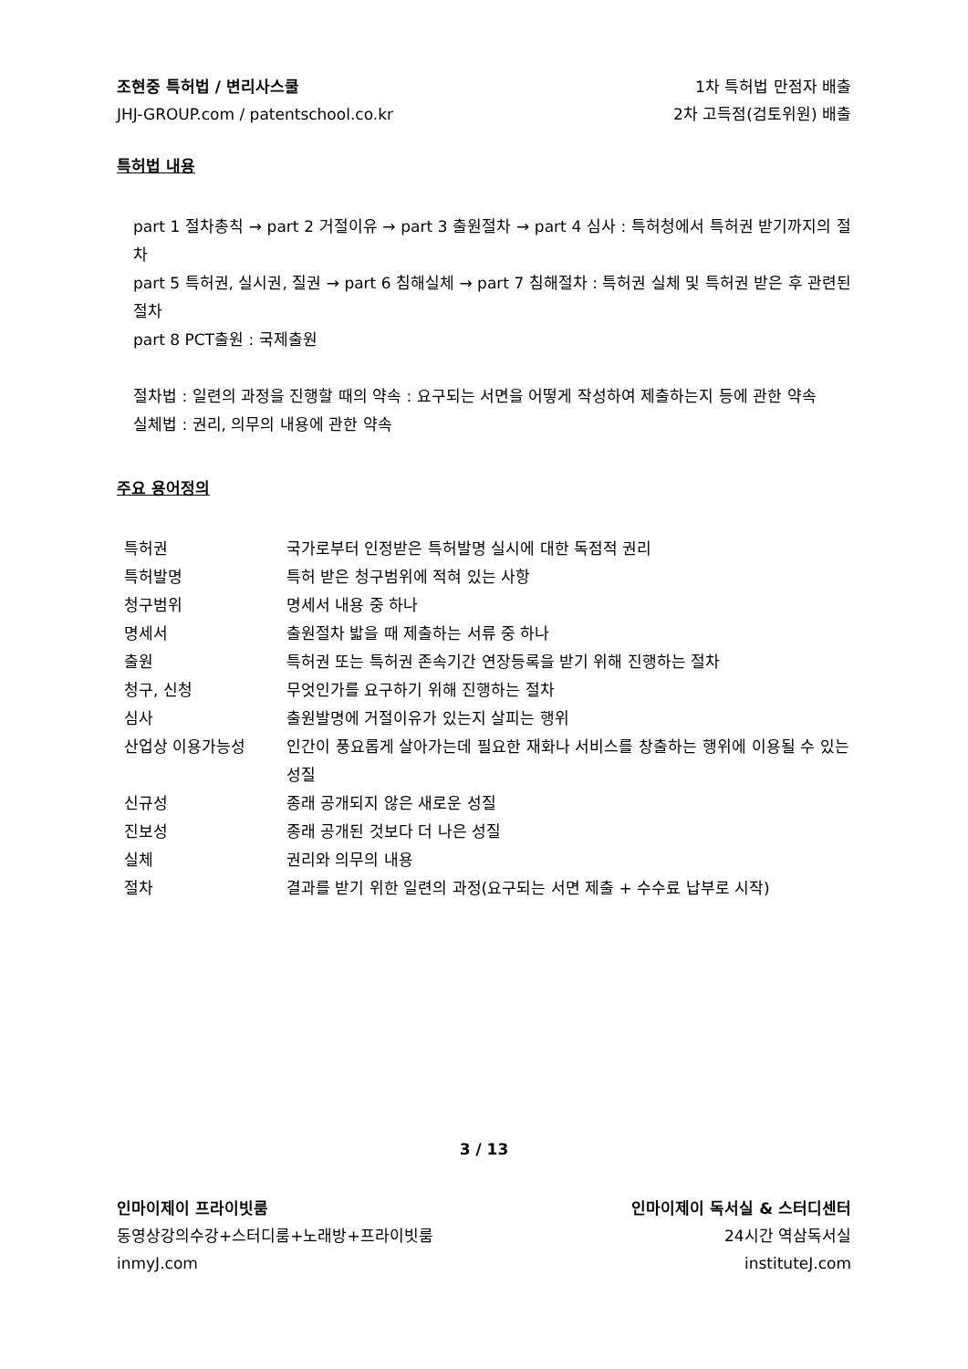조현중 특허법 / 변리사스쿨 1차 특허법 만점자 배출
JHJ-GROUP.com / patentschool.co.kr 2차 고득점(검토위원) 배출
특허법 내용
part 1 절차총칙 → part 2 거절이유 → part 3 출원절차 → part 4 심사 : 특허청에서 특허권 받기까지의 절차
part 5 특허권, 실시권, 질권 → part 6 침해실체 → part 7 침해절차 : 특허권 실체 및 특허권 받은 후 관련된 절차
part 8 PCT출원 : 국제출원
절차법 : 일련의 과정을 진행할 때의 약속 : 요구되는 서면을 어떻게 작성하여 제출하는지 등에 관한 약속
실체법 : 권리, 의무의 내용에 관한 약속
주요 용어정의
| 특허권 | 국가로부터 인정받은 특허발명 실시에 대한 독점적 권리 |
| 특허발명 | 특허 받은 청구범위에 적혀 있는 사항 |
| 청구범위 | 명세서 내용 중 하나 |
| 명세서 | 출원절차 밟을 때 제출하는 서류 중 하나 |
| 출원 | 특허권 또는 특허권 존속기간 연장등록을 받기 위해 진행하는 절차 |
| 청구, 신청 | 무엇인가를 요구하기 위해 진행하는 절차 |
| 심사 | 출원발명에 거절이유가 있는지 살피는 행위 |
| 산업상 이용가능성 | 인간이 풍요롭게 살아가는데 필요한 재화나 서비스를 창출하는 행위에 이용될 수 있는 성질 |
| 신규성 | 종래 공개되지 않은 새로운 성질 |
| 진보성 | 종래 공개된 것보다 더 나은 성질 |
| 실체 | 권리와 의무의 내용 |
| 절차 | 결과를 받기 위한 일련의 과정(요구되는 서면 제출 + 수수료 납부로 시작) |
3 / 13
인마이제이 프라이빗룸 인마이제이 독서실 & 스터디센터
동영상강의수강+스터디룸+노래방+프라이빗룸 24시간 역삼독서실
inmyJ.com instituteJ.com